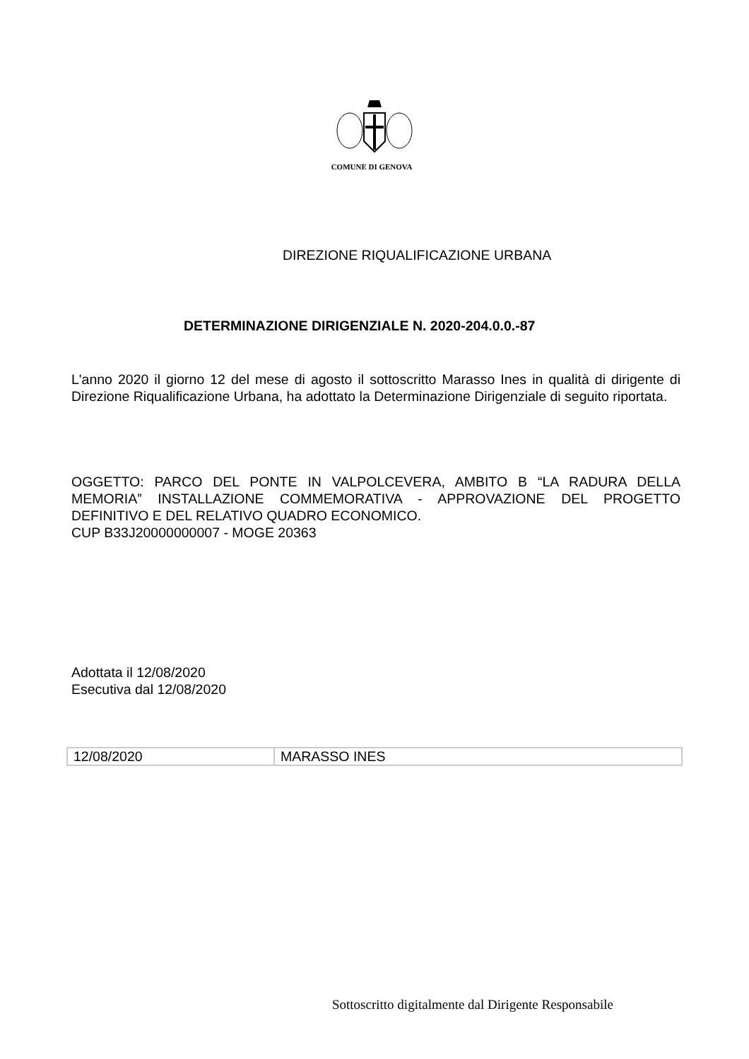COMUNE DI GENOVA
DIREZIONE RIQUALIFICAZIONE URBANA
DETERMINAZIONE DIRIGENZIALE N. 2020-204.0.0.-87
L'anno 2020 il giorno 12 del mese di agosto il sottoscritto Marasso Ines in qualità di dirigente di Direzione Riqualificazione Urbana, ha adottato la Determinazione Dirigenziale di seguito riportata.
OGGETTO: PARCO DEL PONTE IN VALPOLCEVERA, AMBITO B “LA RADURA DELLA MEMORIA” INSTALLAZIONE COMMEMORATIVA - APPROVAZIONE DEL PROGETTO DEFINITIVO E DEL RELATIVO QUADRO ECONOMICO.
CUP B33J20000000007 - MOGE 20363
Adottata il 12/08/2020
Esecutiva dal 12/08/2020
| 12/08/2020 | MARASSO INES |
Sottoscritto digitalmente dal Dirigente Responsabile